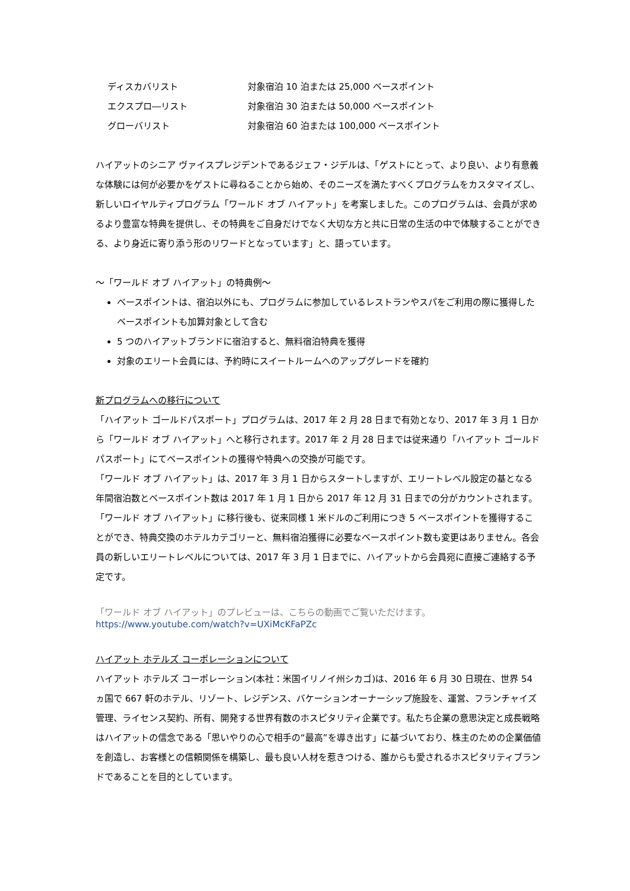| ディスカバリスト | 対象宿泊 10 泊または 25,000 ベースポイント |
| エクスプロ―リスト | 対象宿泊 30 泊または 50,000 ベースポイント |
| グローバリスト | 対象宿泊 60 泊または 100,000 ベースポイント |
ハイアットのシニア ヴァイスプレジデントであるジェフ・ジデルは、「ゲストにとって、より良い、より有意義な体験には何が必要かをゲストに尋ねることから始め、そのニーズを満たすべくプログラムをカスタマイズし、新しいロイヤルティプログラム「ワールド オブ ハイアット」を考案しました。このプログラムは、会員が求めるより豊富な特典を提供し、その特典をご自身だけでなく大切な方と共に日常の生活の中で体験することができる、より身近に寄り添う形のリワードとなっています」と、語っています。
～「ワールド オブ ハイアット」の特典例～
ベースポイントは、宿泊以外にも、プログラムに参加しているレストランやスパをご利用の際に獲得したベースポイントも加算対象として含む
5 つのハイアットブランドに宿泊すると、無料宿泊特典を獲得
対象のエリート会員には、予約時にスイートルームへのアップグレードを確約
新プログラムへの移行について
「ハイアット ゴールドパスポート」プログラムは、2017 年 2 月 28 日まで有効となり、2017 年 3 月 1 日から「ワールド オブ ハイアット」へと移行されます。2017 年 2 月 28 日までは従来通り「ハイアット ゴールドパスポート」にてベースポイントの獲得や特典への交換が可能です。
「ワールド オブ ハイアット」は、2017 年 3 月 1 日からスタートしますが、エリートレベル設定の基となる年間宿泊数とベースポイント数は 2017 年 1 月 1 日から 2017 年 12 月 31 日までの分がカウントされます。
「ワールド オブ ハイアット」に移行後も、従来同様 1 米ドルのご利用につき 5 ベースポイントを獲得することができ、特典交換のホテルカテゴリーと、無料宿泊獲得に必要なベースポイント数も変更はありません。各会員の新しいエリートレベルについては、2017 年 3 月 1 日までに、ハイアットから会員宛に直接ご連絡する予定です。
「ワールド オブ ハイアット」のプレビューは、こちらの動画でご覧いただけます。
https://www.youtube.com/watch?v=UXiMcKFaPZc
ハイアット ホテルズ コーポレーションについて
ハイアット ホテルズ コーポレーション(本社：米国イリノイ州シカゴ)は、2016 年 6 月 30 日現在、世界 54 ヵ国で 667 軒のホテル、リゾート、レジデンス、バケーションオーナーシップ施設を、運営、フランチャイズ管理、ライセンス契約、所有、開発する世界有数のホスピタリティ企業です。私たち企業の意思決定と成長戦略はハイアットの信念である「思いやりの心で相手の“最高”を導き出す」に基づいており、株主のための企業価値を創造し、お客様との信頼関係を構築し、最も良い人材を惹きつける、誰からも愛されるホスピタリティブランドであることを目的としています。